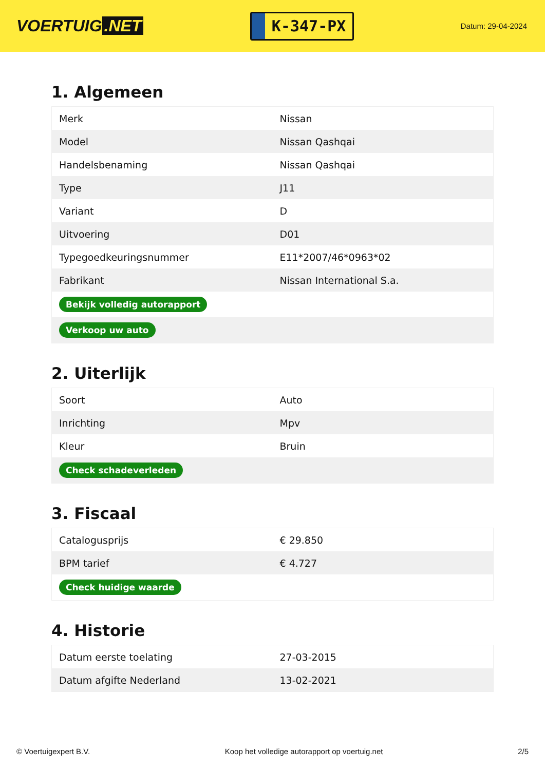VOERTUIG.NET
K-347-PX
Datum: 29-04-2024
1. Algemeen
| Merk | Nissan |
| Model | Nissan Qashqai |
| Handelsbenaming | Nissan Qashqai |
| Type | J11 |
| Variant | D |
| Uitvoering | D01 |
| Typegoedkeuringsnummer | E11*2007/46*0963*02 |
| Fabrikant | Nissan International S.a. |
| Bekijk volledig autorapport | |
| Verkoop uw auto | |
2. Uiterlijk
| Soort | Auto |
| Inrichting | Mpv |
| Kleur | Bruin |
| Check schadeverleden | |
3. Fiscaal
| Catalogusprijs | € 29.850 |
| BPM tarief | € 4.727 |
| Check huidige waarde | |
4. Historie
| Datum eerste toelating | 27-03-2015 |
| Datum afgifte Nederland | 13-02-2021 |
© Voertuigexpert B.V. Koop het volledige autorapport op voertuig.net 2/5